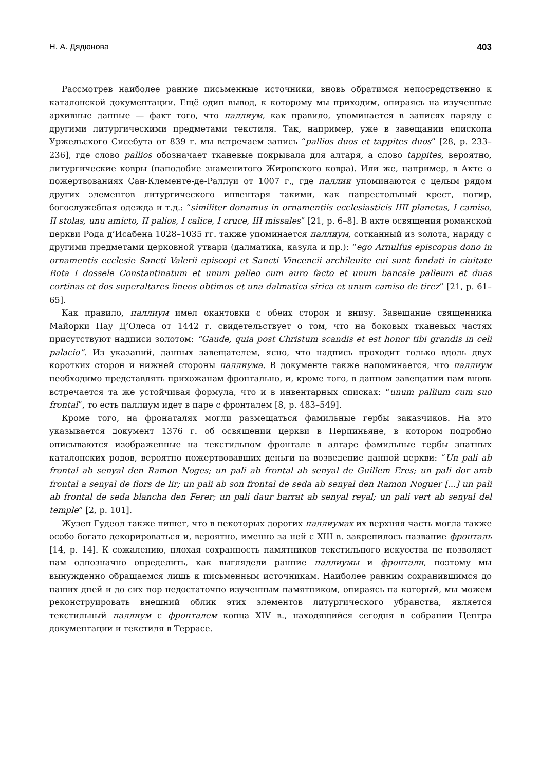Н. А. Дядюнова 403
Рассмотрев наиболее ранние письменные источники, вновь обратимся непосредственно к каталонской документации. Ещё один вывод, к которому мы приходим, опираясь на изученные архивные данные — факт того, что паллиум, как правило, упоминается в записях наряду с другими литургическими предметами текстиля. Так, например, уже в завещании епископа Уржельского Сисебута от 839 г. мы встречаем запись “pallios duos et tappites duos” [28, p. 233–236], где слово pallios обозначает тканевые покрывала для алтаря, а слово tappites, вероятно, литургические ковры (наподобие знаменитого Жиронского ковра). Или же, например, в Акте о пожертвованиях Сан-Клементе-де-Раллуи от 1007 г., где паллии упоминаются с целым рядом других элементов литургического инвентаря такими, как напрестольный крест, потир, богослужебная одежда и т.д.: “similiter donamus in ornamentiis ecclesiasticis IIII planetas, I camiso, II stolas, unu amicto, II palios, I calice, I cruce, III missales” [21, p. 6–8]. В акте освящения романской церкви Рода д’Исабена 1028–1035 гг. также упоминается паллиум, сотканный из золота, наряду с другими предметами церковной утвари (далматика, казула и пр.): “ego Arnulfus episcopus dono in ornamentis ecclesie Sancti Valerii episcopi et Sancti Vincencii archileuite cui sunt fundati in ciuitate Rota I dossele Constantinatum et unum palleo cum auro facto et unum bancale palleum et duas cortinas et dos superaltares lineos obtimos et una dalmatica sirica et unum camiso de tirez” [21, p. 61–65].
Как правило, паллиум имел окантовки с обеих сторон и внизу. Завещание священника Майорки Пау Д’Олеса от 1442 г. свидетельствует о том, что на боковых тканевых частях присутствуют надписи золотом: “Gaude, quia post Christum scandis et est honor tibi grandis in celi palacio”. Из указаний, данных завещателем, ясно, что надпись проходит только вдоль двух коротких сторон и нижней стороны паллиума. В документе также напоминается, что паллиум необходимо представлять прихожанам фронтально, и, кроме того, в данном завещании нам вновь встречается та же устойчивая формула, что и в инвентарных списках: “unum pallium cum suo frontal”, то есть паллиум идет в паре с фронталем [8, p. 483–549].
Кроме того, на фронаталях могли размещаться фамильные гербы заказчиков. На это указывается документ 1376 г. об освящении церкви в Перпиньяне, в котором подробно описываются изображенные на текстильном фронтале в алтаре фамильные гербы знатных каталонских родов, вероятно пожертвовавших деньги на возведение данной церкви: “Un pali ab frontal ab senyal den Ramon Noges; un pali ab frontal ab senyal de Guillem Eres; un pali dor amb frontal a senyal de flors de lir; un pali ab son frontal de seda ab senyal den Ramon Noguer [...] un pali ab frontal de seda blancha den Ferer; un pali daur barrat ab senyal reyal; un pali vert ab senyal del temple” [2, p. 101].
Жузеп Гудеол также пишет, что в некоторых дорогих паллиумах их верхняя часть могла также особо богато декорироваться и, вероятно, именно за ней с XIII в. закрепилось название фронталь [14, p. 14]. К сожалению, плохая сохранность памятников текстильного искусства не позволяет нам однозначно определить, как выглядели ранние паллиумы и фронтали, поэтому мы вынужденно обращаемся лишь к письменным источникам. Наиболее ранним сохранившимся до наших дней и до сих пор недостаточно изученным памятником, опираясь на который, мы можем реконструировать внешний облик этих элементов литургического убранства, является текстильный паллиум с фронталем конца XIV в., находящийся сегодня в собрании Центра документации и текстиля в Террасе.